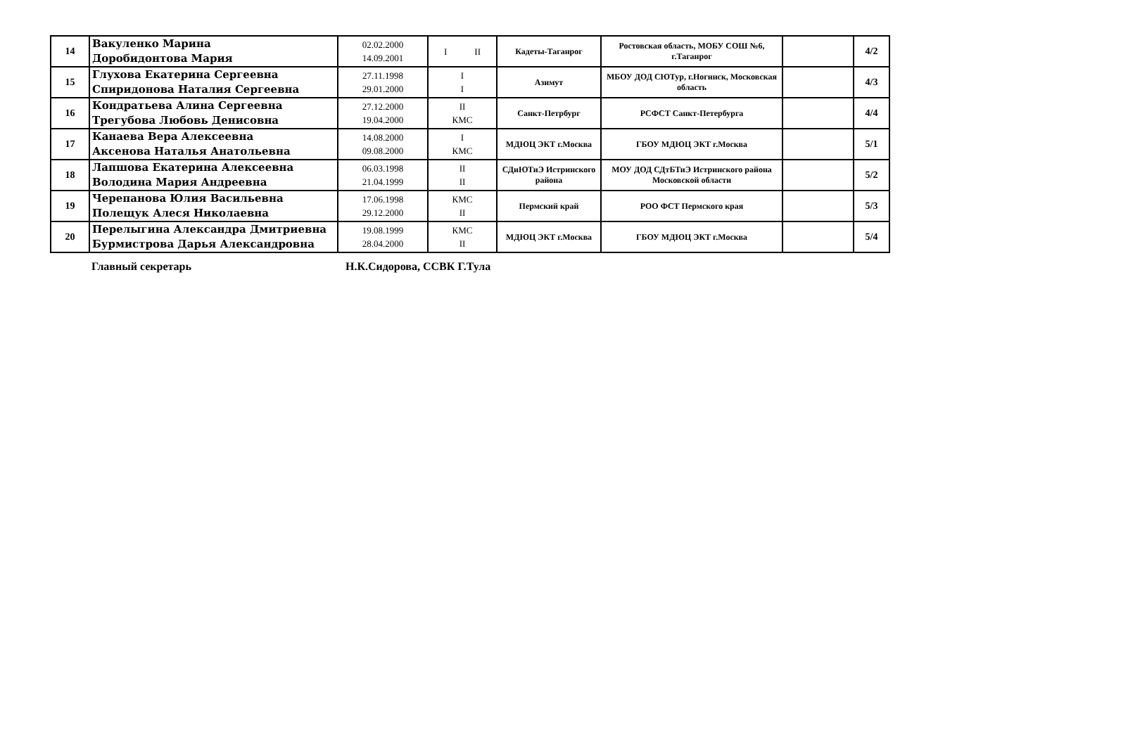| 14 | Вакуленко Марина Доробидонтова Мария | 02.02.2000 14.09.2001 | I II | Кадеты-Таганрог | Ростовская область, МОБУ СОШ №6, г.Таганрог | | 4/2 |
| 15 | Глухова Екатерина Сергеевна Спиридонова Наталия Сергеевна | 27.11.1998 29.01.2000 | I I | Азимут | МБОУ ДОД СЮТур, г.Ногинск, Московская область | | 4/3 |
| 16 | Кондратьева Алина Сергеевна Трегубова Любовь Денисовна | 27.12.2000 19.04.2000 | II КМС | Санкт-Петрбург | РСФСТ Санкт-Петербурга | | 4/4 |
| 17 | Канаева Вера Алексеевна Аксенова Наталья Анатольевна | 14.08.2000 09.08.2000 | I КМС | МДЮЦ ЭКТ г.Москва | ГБОУ МДЮЦ ЭКТ г.Москва | | 5/1 |
| 18 | Лапшова Екатерина Алексеевна Володина Мария Андреевна | 06.03.1998 21.04.1999 | II II | СДиЮТиЭ Истринского района | МОУ ДОД СДтБТиЭ Истринского района Московской области | | 5/2 |
| 19 | Черепанова Юлия Васильевна Полещук Алеся Николаевна | 17.06.1998 29.12.2000 | КМС II | Пермский край | РОО ФСТ Пермского края | | 5/3 |
| 20 | Перелыгина Александра Дмитриевна Бурмистрова Дарья Александровна | 19.08.1999 28.04.2000 | КМС II | МДЮЦ ЭКТ г.Москва | ГБОУ МДЮЦ ЭКТ г.Москва | | 5/4 |
Главный секретарь Н.К.Сидорова, ССВК Г.Тула